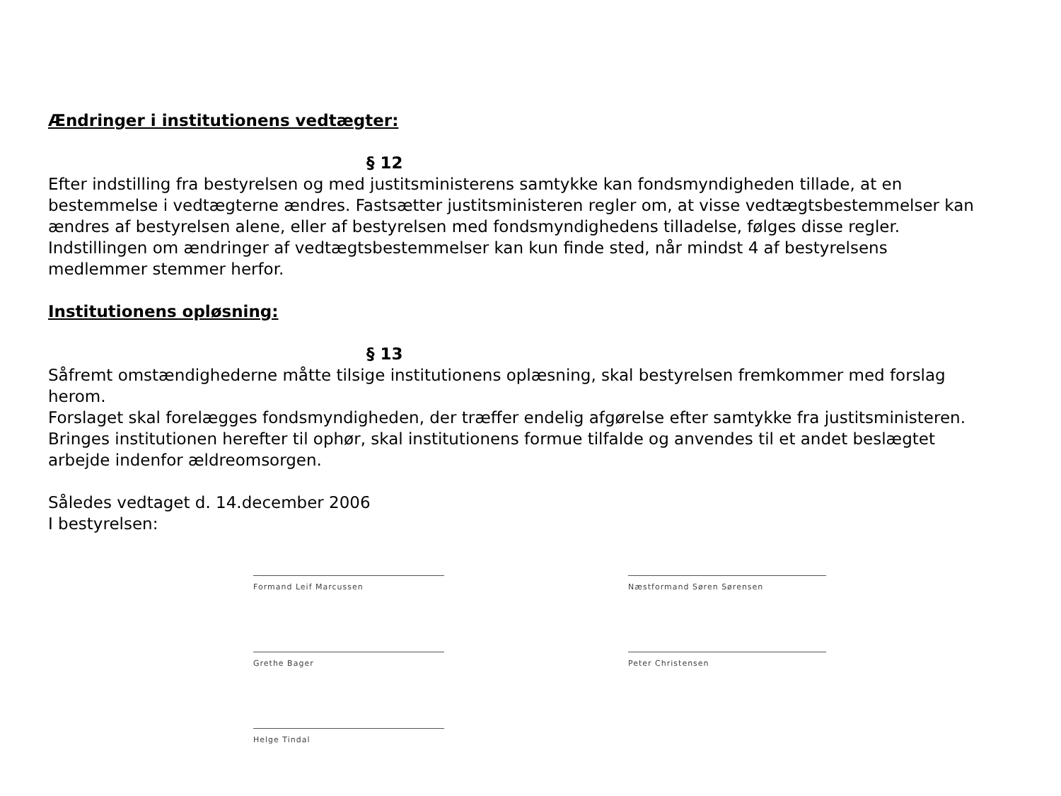Ændringer i institutionens vedtægter:
§ 12
Efter indstilling fra bestyrelsen og med justitsministerens samtykke kan fondsmyndigheden tillade, at en bestemmelse i vedtægterne ændres. Fastsætter justitsministeren regler om, at visse vedtægtsbestemmelser kan ændres af bestyrelsen alene, eller af bestyrelsen med fondsmyndighedens tilladelse, følges disse regler.
Indstillingen om ændringer af vedtægtsbestemmelser kan kun finde sted, når mindst 4 af bestyrelsens medlemmer stemmer herfor.
Institutionens opløsning:
§ 13
Såfremt omstændighederne måtte tilsige institutionens oplæsning, skal bestyrelsen fremkommer med forslag herom.
Forslaget skal forelægges fondsmyndigheden, der træffer endelig afgørelse efter samtykke fra justitsministeren.
Bringes institutionen herefter til ophør, skal institutionens formue tilfalde og anvendes til et andet beslægtet arbejde indenfor ældreomsorgen.
Således vedtaget d. 14.december 2006
I bestyrelsen:
Formand Leif Marcussen
Næstformand Søren Sørensen
Grethe Bager
Peter Christensen
Helge Tindal